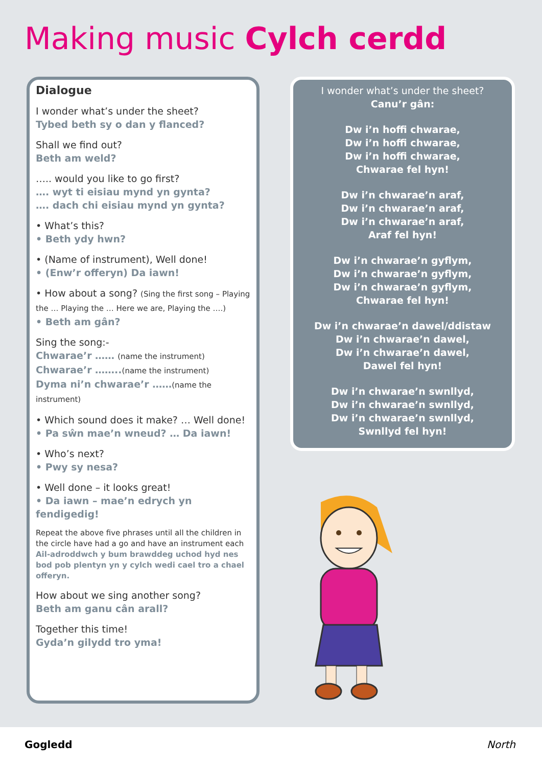Making music Cylch cerdd
Dialogue
I wonder what’s under the sheet?
Tybed beth sy o dan y flanced?
Shall we find out?
Beth am weld?
….. would you like to go first?
…. wyt ti eisiau mynd yn gynta?
…. dach chi eisiau mynd yn gynta?
• What’s this?
• Beth ydy hwn?
• (Name of instrument), Well done!
• (Enw’r offeryn) Da iawn!
• How about a song? (Sing the first song – Playing the … Playing the … Here we are, Playing the ….)
• Beth am gân?
Sing the song:-
Chwarae’r …… (name the instrument)
Chwarae’r ……..(name the instrument)
Dyma ni’n chwarae’r ……(name the instrument)
• Which sound does it make? … Well done!
• Pa sŵn mae’n wneud? … Da iawn!
• Who’s next?
• Pwy sy nesa?
• Well done – it looks great!
• Da iawn – mae’n edrych yn fendigedig!
Repeat the above five phrases until all the children in the circle have had a go and have an instrument each
Ail-adroddwch y bum brawddeg uchod hyd nes bod pob plentyn yn y cylch wedi cael tro a chael offeryn.
How about we sing another song?
Beth am ganu cân arall?
Together this time!
Gyda’n gilydd tro yma!
I wonder what’s under the sheet?
Canu’r gân:
Dw i’n hoffi chwarae,
Dw i’n hoffi chwarae,
Dw i’n hoffi chwarae,
Chwarae fel hyn!
Dw i’n chwarae’n araf,
Dw i’n chwarae’n araf,
Dw i’n chwarae’n araf,
Araf fel hyn!
Dw i’n chwarae’n gyflym,
Dw i’n chwarae’n gyflym,
Dw i’n chwarae’n gyflym,
Chwarae fel hyn!
Dw i’n chwarae’n dawel/ddistaw
Dw i’n chwarae’n dawel,
Dw i’n chwarae’n dawel,
Dawel fel hyn!
Dw i’n chwarae’n swnllyd,
Dw i’n chwarae’n swnllyd,
Dw i’n chwarae’n swnllyd,
Swnllyd fel hyn!
Gogledd North